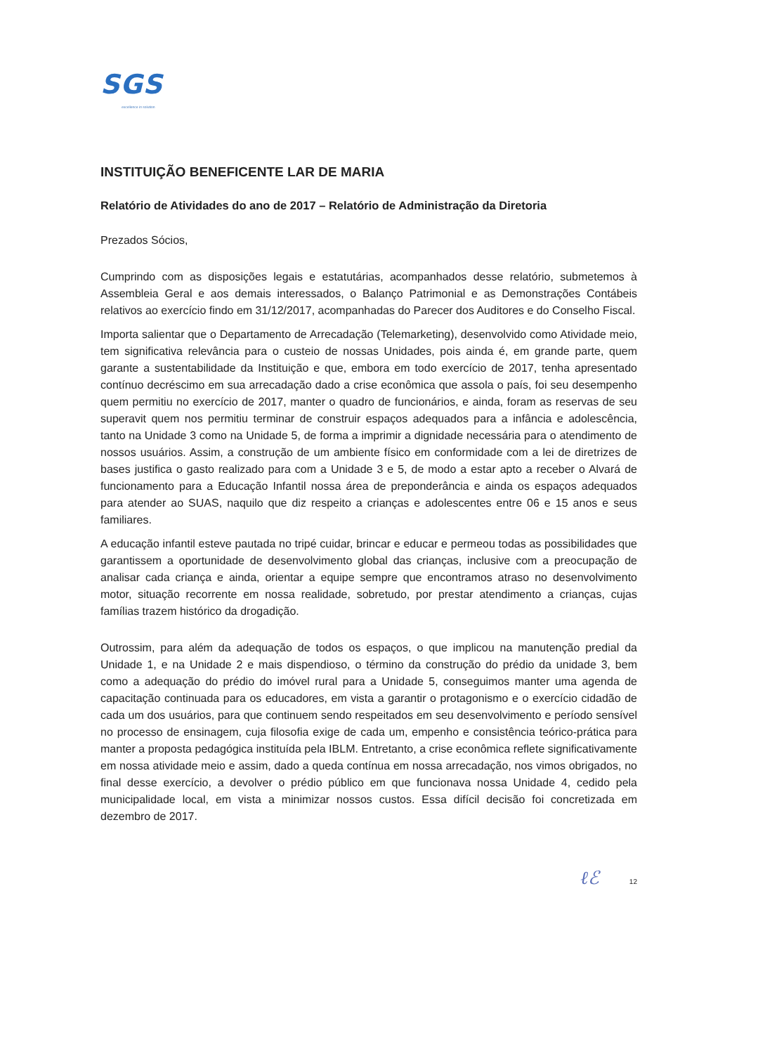SGS
excellence in solution
INSTITUIÇÃO BENEFICENTE LAR DE MARIA
Relatório de Atividades do ano de 2017 – Relatório de Administração da Diretoria
Prezados Sócios,
Cumprindo com as disposições legais e estatutárias, acompanhados desse relatório, submetemos à Assembleia Geral e aos demais interessados, o Balanço Patrimonial e as Demonstrações Contábeis relativos ao exercício findo em 31/12/2017, acompanhadas do Parecer dos Auditores e do Conselho Fiscal.
Importa salientar que o Departamento de Arrecadação (Telemarketing), desenvolvido como Atividade meio, tem significativa relevância para o custeio de nossas Unidades, pois ainda é, em grande parte, quem garante a sustentabilidade da Instituição e que, embora em todo exercício de 2017, tenha apresentado contínuo decréscimo em sua arrecadação dado a crise econômica que assola o país, foi seu desempenho quem permitiu no exercício de 2017, manter o quadro de funcionários, e ainda, foram as reservas de seu superavit quem nos permitiu terminar de construir espaços adequados para a infância e adolescência, tanto na Unidade 3 como na Unidade 5, de forma a imprimir a dignidade necessária para o atendimento de nossos usuários. Assim, a construção de um ambiente físico em conformidade com a lei de diretrizes de bases justifica o gasto realizado para com a Unidade 3 e 5, de modo a estar apto a receber o Alvará de funcionamento para a Educação Infantil nossa área de preponderância e ainda os espaços adequados para atender ao SUAS, naquilo que diz respeito a crianças e adolescentes entre 06 e 15 anos e seus familiares.
A educação infantil esteve pautada no tripé cuidar, brincar e educar e permeou todas as possibilidades que garantissem a oportunidade de desenvolvimento global das crianças, inclusive com a preocupação de analisar cada criança e ainda, orientar a equipe sempre que encontramos atraso no desenvolvimento motor, situação recorrente em nossa realidade, sobretudo, por prestar atendimento a crianças, cujas famílias trazem histórico da drogadição.
Outrossim, para além da adequação de todos os espaços, o que implicou na manutenção predial da Unidade 1, e na Unidade 2 e mais dispendioso, o término da construção do prédio da unidade 3, bem como a adequação do prédio do imóvel rural para a Unidade 5, conseguimos manter uma agenda de capacitação continuada para os educadores, em vista a garantir o protagonismo e o exercício cidadão de cada um dos usuários, para que continuem sendo respeitados em seu desenvolvimento e período sensível no processo de ensinagem, cuja filosofia exige de cada um, empenho e consistência teórico-prática para manter a proposta pedagógica instituída pela IBLM. Entretanto, a crise econômica reflete significativamente em nossa atividade meio e assim, dado a queda contínua em nossa arrecadação, nos vimos obrigados, no final desse exercício, a devolver o prédio público em que funcionava nossa Unidade 4, cedido pela municipalidade local, em vista a minimizar nossos custos. Essa difícil decisão foi concretizada em dezembro de 2017.
ℓℰ 12